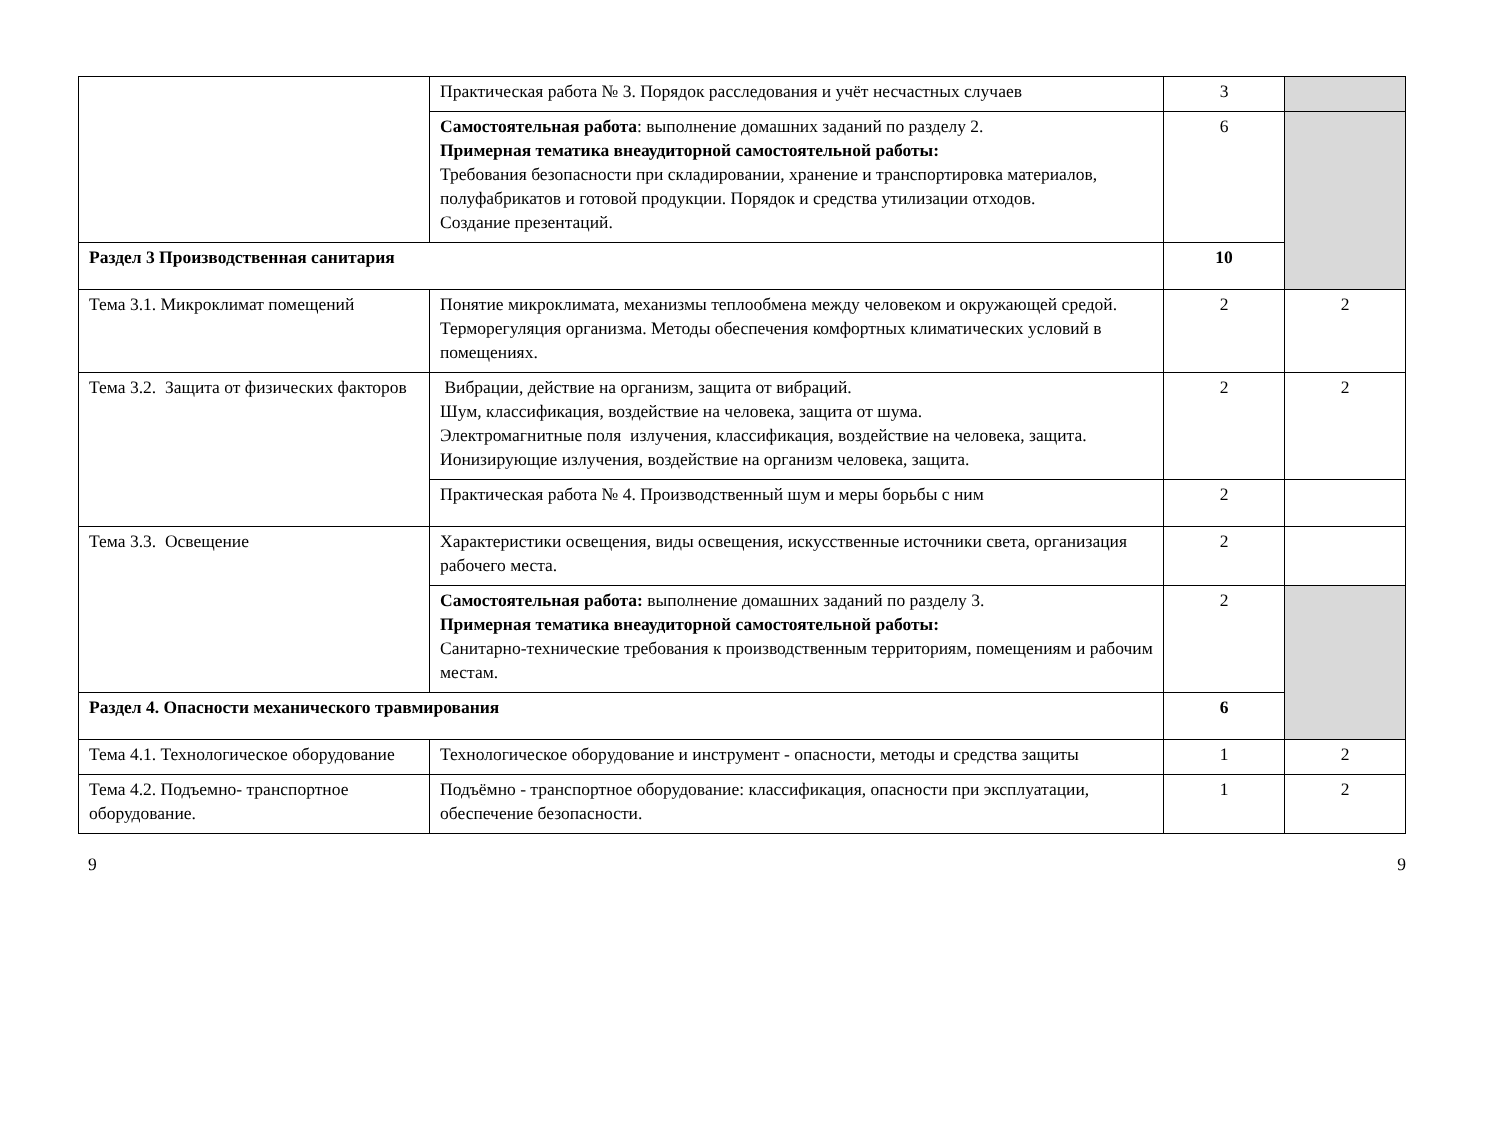| | Практическая работа № 3. Порядок расследования и учёт несчастных случаев | 3 | |
| | Самостоятельная работа : выполнение домашних заданий по разделу 2. Примерная тематика внеаудиторной самостоятельной работы: Требования безопасности при складировании, хранение и транспортировка материалов, полуфабрикатов и готовой продукции. Порядок и средства утилизации отходов. Создание презентаций. | 6 | |
| Раздел 3 Производственная санитария | | 10 | |
| Тема 3.1. Микроклимат помещений | Понятие микроклимата, механизмы теплообмена между человеком и окружающей средой. Терморегуляция организма. Методы обеспечения комфортных климатических условий в помещениях. | 2 | 2 |
| Тема 3.2. Защита от физических факторов | Вибрации, действие на организм, защита от вибраций. Шум, классификация, воздействие на человека, защита от шума. Электромагнитные поля излучения, классификация, воздействие на человека, защита. Ионизирующие излучения, воздействие на организм человека, защита. | 2 | 2 |
| | Практическая работа № 4. Производственный шум и меры борьбы с ним | 2 | |
| Тема 3.3. Освещение | Характеристики освещения, виды освещения, искусственные источники света, организация рабочего места. | 2 | |
| | Самостоятельная работа: выполнение домашних заданий по разделу 3. Примерная тематика внеаудиторной самостоятельной работы: Санитарно-технические требования к производственным территориям, помещениям и рабочим местам. | 2 | |
| Раздел 4. Опасности механического травмирования | | 6 | |
| Тема 4.1. Технологическое оборудование | Технологическое оборудование и инструмент - опасности, методы и средства защиты | 1 | 2 |
| Тема 4.2. Подъемно- транспортное оборудование. | Подъёмно - транспортное оборудование: классификация, опасности при эксплуатации, обеспечение безопасности. | 1 | 2 |
9 9